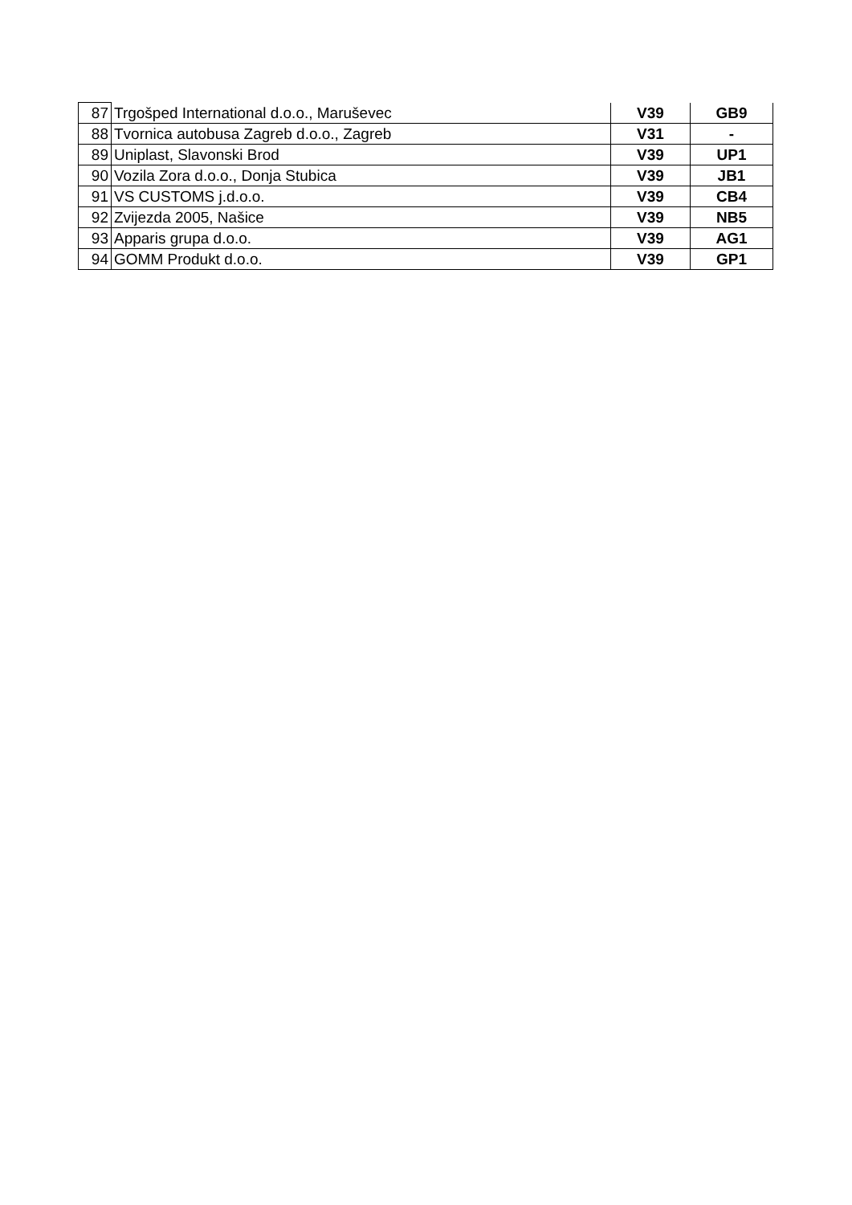| 87 | Trgošped International d.o.o., Maruševec | V39 | GB9 |
| 88 | Tvornica autobusa Zagreb d.o.o., Zagreb | V31 | - |
| 89 | Uniplast, Slavonski Brod | V39 | UP1 |
| 90 | Vozila Zora d.o.o., Donja Stubica | V39 | JB1 |
| 91 | VS CUSTOMS j.d.o.o. | V39 | CB4 |
| 92 | Zvijezda 2005, Našice | V39 | NB5 |
| 93 | Apparis grupa d.o.o. | V39 | AG1 |
| 94 | GOMM Produkt d.o.o. | V39 | GP1 |